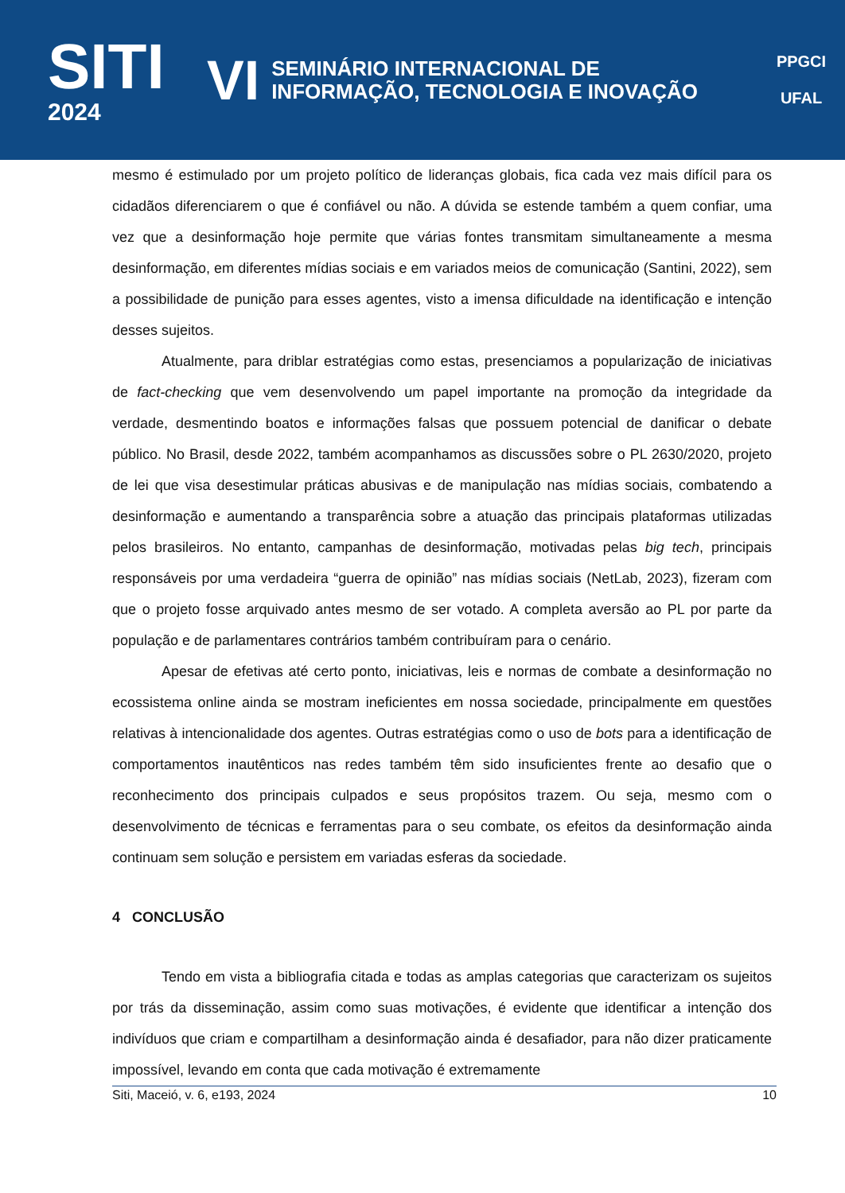SITI
2024
VI SEMINÁRIO INTERNACIONAL DE
INFORMAÇÃO, TECNOLOGIA E INOVAÇÃO
PPGCI
UFAL
mesmo é estimulado por um projeto político de lideranças globais, fica cada vez mais difícil para os cidadãos diferenciarem o que é confiável ou não. A dúvida se estende também a quem confiar, uma vez que a desinformação hoje permite que várias fontes transmitam simultaneamente a mesma desinformação, em diferentes mídias sociais e em variados meios de comunicação (Santini, 2022), sem a possibilidade de punição para esses agentes, visto a imensa dificuldade na identificação e intenção desses sujeitos.
Atualmente, para driblar estratégias como estas, presenciamos a popularização de iniciativas de fact-checking que vem desenvolvendo um papel importante na promoção da integridade da verdade, desmentindo boatos e informações falsas que possuem potencial de danificar o debate público. No Brasil, desde 2022, também acompanhamos as discussões sobre o PL 2630/2020, projeto de lei que visa desestimular práticas abusivas e de manipulação nas mídias sociais, combatendo a desinformação e aumentando a transparência sobre a atuação das principais plataformas utilizadas pelos brasileiros. No entanto, campanhas de desinformação, motivadas pelas big tech, principais responsáveis por uma verdadeira “guerra de opinião” nas mídias sociais (NetLab, 2023), fizeram com que o projeto fosse arquivado antes mesmo de ser votado. A completa aversão ao PL por parte da população e de parlamentares contrários também contribuíram para o cenário.
Apesar de efetivas até certo ponto, iniciativas, leis e normas de combate a desinformação no ecossistema online ainda se mostram ineficientes em nossa sociedade, principalmente em questões relativas à intencionalidade dos agentes. Outras estratégias como o uso de bots para a identificação de comportamentos inautênticos nas redes também têm sido insuficientes frente ao desafio que o reconhecimento dos principais culpados e seus propósitos trazem. Ou seja, mesmo com o desenvolvimento de técnicas e ferramentas para o seu combate, os efeitos da desinformação ainda continuam sem solução e persistem em variadas esferas da sociedade.
4 CONCLUSÃO
Tendo em vista a bibliografia citada e todas as amplas categorias que caracterizam os sujeitos por trás da disseminação, assim como suas motivações, é evidente que identificar a intenção dos indivíduos que criam e compartilham a desinformação ainda é desafiador, para não dizer praticamente impossível, levando em conta que cada motivação é extremamente
Siti, Maceió, v. 6, e193, 2024 10